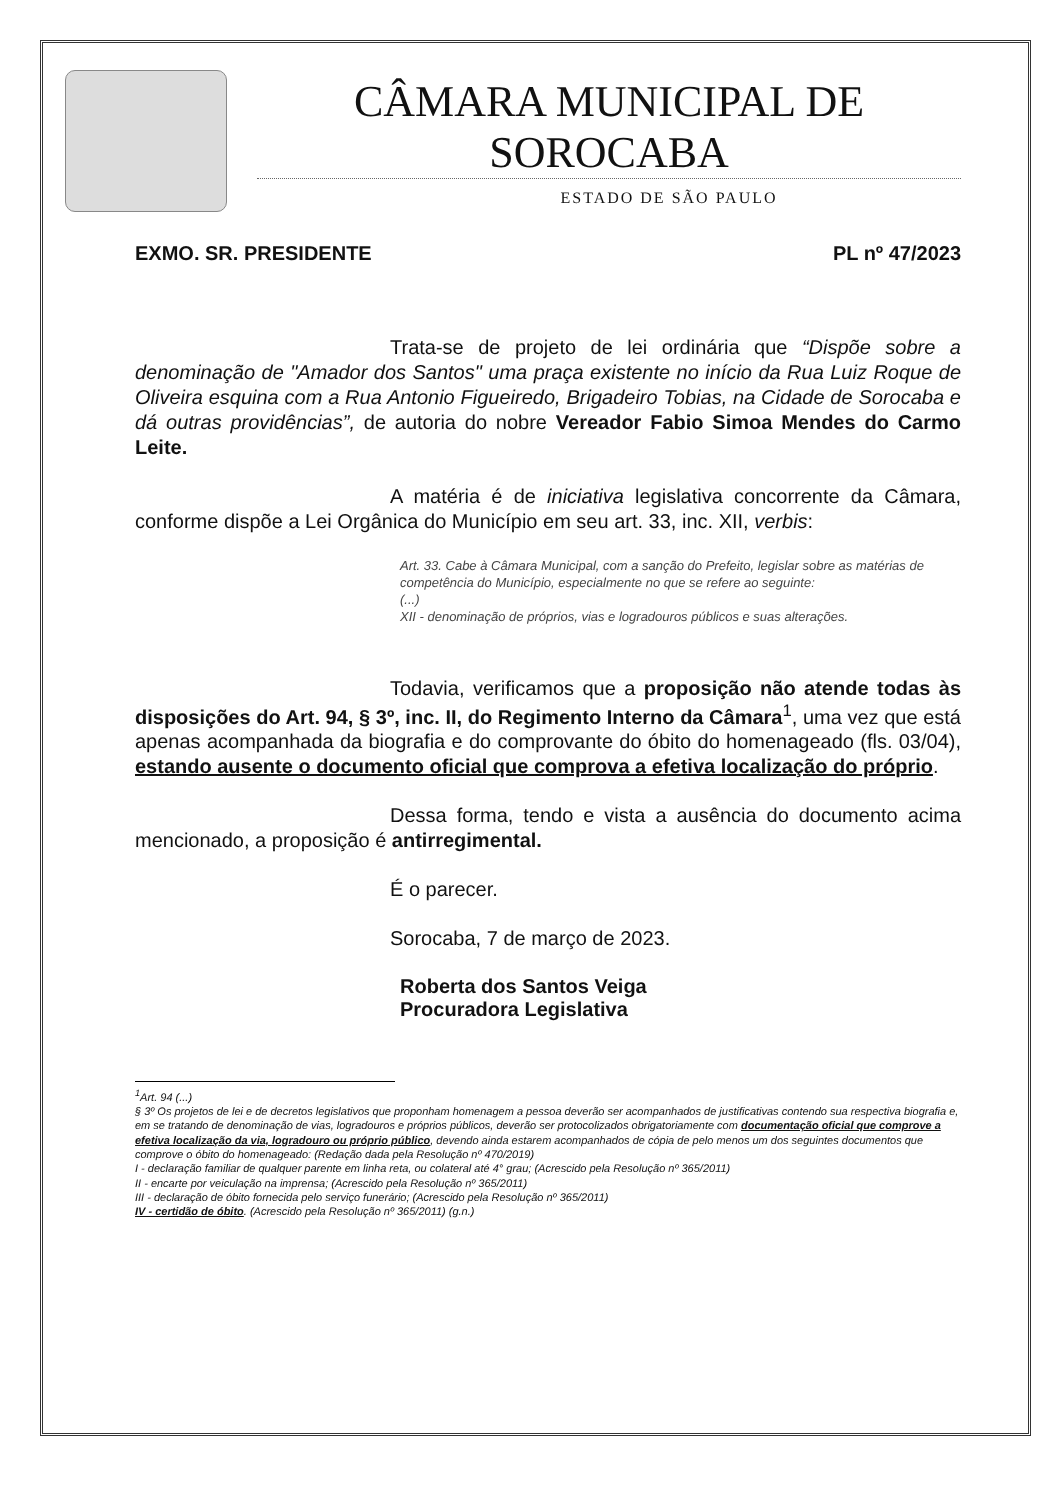CÂMARA MUNICIPAL DE SOROCABA
ESTADO DE SÃO PAULO
EXMO. SR. PRESIDENTE PL nº 47/2023
Trata-se de projeto de lei ordinária que “Dispõe sobre a denominação de "Amador dos Santos" uma praça existente no início da Rua Luiz Roque de Oliveira esquina com a Rua Antonio Figueiredo, Brigadeiro Tobias, na Cidade de Sorocaba e dá outras providências”, de autoria do nobre Vereador Fabio Simoa Mendes do Carmo Leite.
A matéria é de iniciativa legislativa concorrente da Câmara, conforme dispõe a Lei Orgânica do Município em seu art. 33, inc. XII, verbis:
Art. 33. Cabe à Câmara Municipal, com a sanção do Prefeito, legislar sobre as matérias de competência do Município, especialmente no que se refere ao seguinte:
(...)
XII - denominação de próprios, vias e logradouros públicos e suas alterações.
Todavia, verificamos que a proposição não atende todas às disposições do Art. 94, § 3º, inc. II, do Regimento Interno da Câmara<sup>1</sup>, uma vez que está apenas acompanhada da biografia e do comprovante do óbito do homenageado (fls. 03/04), estando ausente o documento oficial que comprova a efetiva localização do próprio.
Dessa forma, tendo e vista a ausência do documento acima mencionado, a proposição é antirregimental.
É o parecer.
Sorocaba, 7 de março de 2023.
Roberta dos Santos Veiga
Procuradora Legislativa
<sup>1</sup> Art. 94 (...)
§ 3º Os projetos de lei e de decretos legislativos que proponham homenagem a pessoa deverão ser acompanhados de justificativas contendo sua respectiva biografia e, em se tratando de denominação de vias, logradouros e próprios públicos, deverão ser protocolizados obrigatoriamente com documentação oficial que comprove a efetiva localização da via, logradouro ou próprio público, devendo ainda estarem acompanhados de cópia de pelo menos um dos seguintes documentos que comprove o óbito do homenageado: (Redação dada pela Resolução nº 470/2019)
I - declaração familiar de qualquer parente em linha reta, ou colateral até 4° grau; (Acrescido pela Resolução nº 365/2011)
II - encarte por veiculação na imprensa; (Acrescido pela Resolução nº 365/2011)
III - declaração de óbito fornecida pelo serviço funerário; (Acrescido pela Resolução nº 365/2011)
IV - certidão de óbito. (Acrescido pela Resolução nº 365/2011) (g.n.)